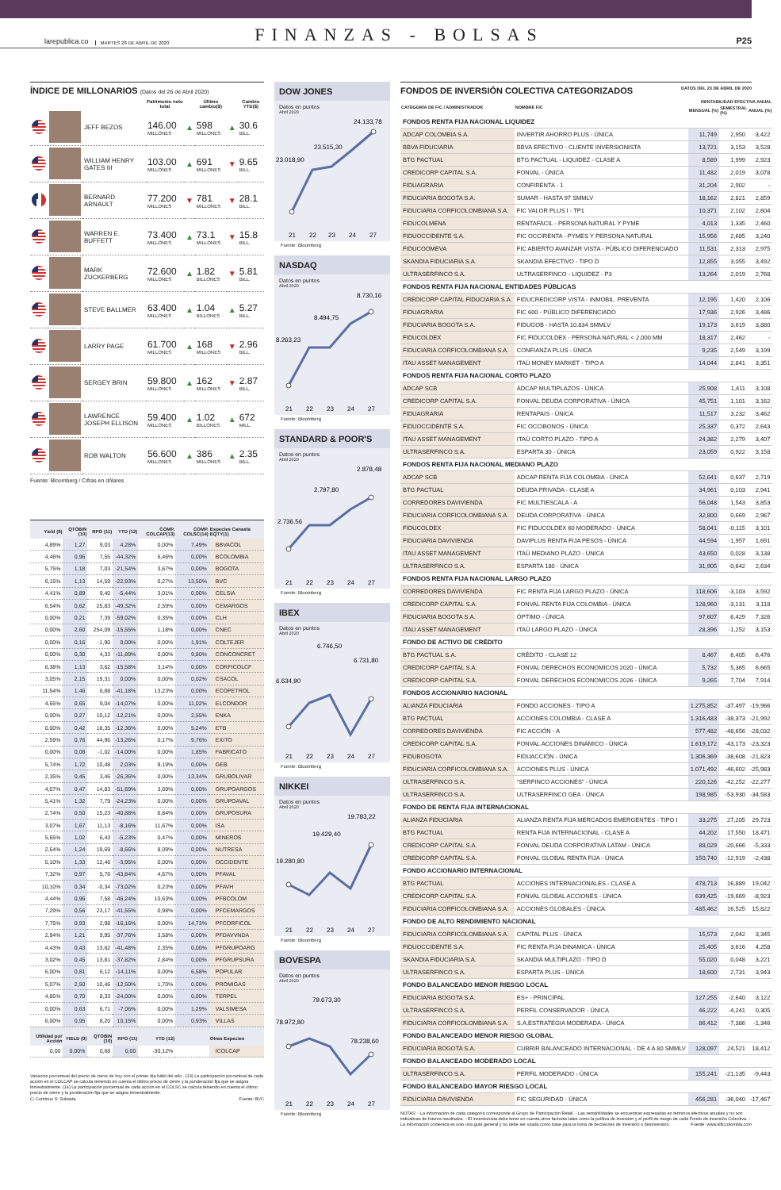larepublica.co MARTES 28 DE ABRIL DE 2020 FINANZAS - BOLSAS P25
ÍNDICE DE MILLONARIOS (Datos del 26 de Abril 2020)
| | | | Patrimonio neto total | | Último cambio($) | | Cambio YTD($) |
| --- | --- | --- | --- | --- | --- | --- | --- |
| | | JEFF BEZOS | 146.00 MILLONES | ▲ | 598 MILLONES | ▲ | 30.6 BILL. |
| | | WILLIAM HENRY GATES III | 103.00 MILLONES | ▲ | 691 MILLONES | ▼ | 9.65 BILL. |
| | | BERNARD ARNAULT | 77.200 MILLONES | ▼ | 781 MILLONES | ▼ | 28.1 BILL. |
| | | WARREN E. BUFFETT | 73.400 MILLONES | ▲ | 73.1 MILLONES | ▼ | 15.8 BILL. |
| | | MARK ZUCKERBERG | 72.600 MILLONES | ▲ | 1.82 BILLONES | ▼ | 5.81 BILL. |
| | | STEVE BALLMER | 63.400 MILLONES | ▲ | 1.04 BILLONES | ▲ | 5.27 BILL. |
| | | LARRY PAGE | 61.700 MILLONES | ▲ | 168 MILLONES | ▼ | 2.96 BILL. |
| | | SERGEY BRIN | 59.800 MILLONES | ▲ | 162 MILLONES | ▼ | 2.87 BILL. |
| | | LAWRENCE JOSEPH ELLISON | 59.400 MILLONES | ▲ | 1.02 BILLONES | ▲ | 672 MILL. |
| | | ROB WALTON | 56.600 MILLONES | ▲ | 386 MILLONES | ▲ | 2.35 BILL. |
Fuente: Bloomberg / Cifras en dólares
| Yield (9) | QTOBIN (10) | RPG (11) | YTD (12) | COMP. COLCAP(13) | COMP. COLSC(14) | Especies Canasta EQTY(1) |
| --- | --- | --- | --- | --- | --- | --- |
| 4,89% | 1,27 | 9,03 | 4,28% | 0,00% | 7,49% | BBVACOL |
| 4,46% | 0,96 | 7,55 | -44,32% | 5,46% | 0,00% | BCOLOMBIA |
| 5,75% | 1,18 | 7,03 | -21,54% | 3,67% | 0,00% | BOGOTA |
| 6,15% | 1,13 | 14,59 | -22,93% | 0,27% | 13,50% | BVC |
| 4,41% | 0,89 | 9,40 | -5,44% | 3,01% | 0,00% | CELSIA |
| 6,54% | 0,62 | 25,83 | -49,32% | 2,59% | 0,00% | CEMARGOS |
| 0,00% | 0,21 | 7,39 | -59,02% | 0,35% | 0,00% | CLH |
| 0,00% | 2,60 | 254,09 | -15,55% | 1,18% | 0,00% | CNEC |
| 0,00% | 0,16 | -1,90 | 0,00% | 0,00% | 1,91% | COLTEJER |
| 0,00% | 0,30 | 4,33 | -11,89% | 0,00% | 9,80% | CONCONCRET |
| 6,38% | 1,13 | 3,62 | -15,58% | 3,14% | 0,00% | CORFICOLCF |
| 3,05% | 2,15 | 19,31 | 0,00% | 0,00% | 0,02% | CSACOL |
| 11,54% | 1,46 | 6,88 | -41,18% | 13,23% | 0,00% | ECOPETROL |
| 4,65% | 0,65 | 9,04 | -14,07% | 0,00% | 11,02% | ELCONDOR |
| 0,00% | 0,27 | 10,12 | -12,21% | 0,00% | 2,55% | ENKA |
| 0,00% | 0,42 | 18,35 | -12,36% | 0,00% | 5,24% | ETB |
| 2,59% | 0,76 | 44,96 | -13,26% | 0,17% | 9,76% | EXITO |
| 0,00% | 0,08 | -1,02 | -14,00% | 0,00% | 1,85% | FABRICATO |
| 5,74% | 1,72 | 10,48 | 2,03% | 9,19% | 0,00% | GEB |
| 2,35% | 0,45 | 3,46 | -26,36% | 0,00% | 13,34% | GRUBOLIVAR |
| 4,07% | 0,47 | 14,83 | -51,69% | 3,69% | 0,00% | GRUPOARGOS |
| 5,41% | 1,32 | 7,79 | -24,23% | 0,00% | 0,00% | GRUPOAVAL |
| 2,74% | 0,50 | 15,23 | -40,88% | 6,84% | 0,00% | GRUPOSURA |
| 3,07% | 1,67 | 11,13 | -8,16% | 11,67% | 0,00% | ISA |
| 5,65% | 1,02 | 6,43 | -5,23% | 0,47% | 0,00% | MINEROS |
| 2,64% | 1,24 | 19,69 | -8,66% | 8,09% | 0,00% | NUTRESA |
| 5,10% | 1,33 | 12,46 | -3,95% | 0,00% | 0,00% | OCCIDENTE |
| 7,32% | 0,97 | 5,76 | -43,84% | 4,67% | 0,00% | PFAVAL |
| 10,10% | 0,34 | -0,34 | -73,02% | 0,23% | 0,00% | PFAVH |
| 4,44% | 0,96 | 7,58 | -46,24% | 10,63% | 0,00% | PFBCOLOM |
| 7,29% | 0,56 | 23,17 | -41,55% | 0,98% | 0,00% | PFCEMARGOS |
| 7,75% | 0,93 | 2,98 | -16,16% | 0,00% | 14,73% | PFCORFICOL |
| 2,94% | 1,21 | 9,95 | -37,76% | 3,58% | 0,00% | PFDAVVNDA |
| 4,43% | 0,43 | 13,62 | -41,48% | 2,35% | 0,00% | PFGRUPOARG |
| 3,02% | 0,45 | 13,81 | -37,82% | 2,84% | 0,00% | PFGRUPSURA |
| 6,00% | 0,81 | 6,12 | -14,11% | 0,00% | 6,58% | POPULAR |
| 5,07% | 2,50 | 10,46 | -12,50% | 1,70% | 0,00% | PROMIGAS |
| 4,85% | 0,70 | 8,33 | -24,00% | 0,00% | 0,00% | TERPEL |
| 0,00% | 0,63 | 6,71 | -7,06% | 0,00% | 1,29% | VALSIMESA |
| 6,00% | 0,95 | 8,20 | 10,15% | 0,00% | 0,93% | VILLAS |
| Utilidad por Acción | YIELD (9) | QTOBIN (10) | RPG (11) | YTD (12) | | Otras Especies |
| 0,00 | 0,00% | 0,68 | 0,00 | -30,12% | | ICOLCAP |
Variación porcentual del precio de cierre de hoy con el primer día hábil del año . (13) La participación porcentual de cada acción en el COLCAP se calcula teniendo en cuenta el último precio de cierre y la ponderación fija que se asigna trimestralmente. (14) La participación porcentual de cada acción en el COLSC se calcula teniendo en cuenta el último precio de cierre y la ponderación fija que se asigna trimestralmente.
C: Continuo S: Subasta Fuente: BVC
DOW JONES
Datos en puntos
Abril 2020
23.018,90
23.515,30
24.133,78
21
22
23
24
27
Fuente: Bloomberg
NASDAQ
Datos en puntos
Abril 2020
8.263,23
8.494,75
8.730,16
21
22
23
24
27
Fuente: Bloomberg
STANDARD & POOR'S
Datos en puntos
Abril 2020
2.736,56
2.797,80
2.878,48
21
22
23
24
27
Fuente: Bloomberg
IBEX
Datos en puntos
Abril 2020
6.634,90
6.746,50
6.731,80
21
22
23
24
27
Fuente: Bloomberg
NIKKEI
Datos en puntos
Abril 2020
19.280,80
19.429,40
19.783,22
21
22
23
24
27
Fuente: Bloomberg
BOVESPA
Datos en puntos
Abril 2020
78.972,80
79.673,30
78.238,60
21
22
23
24
27
Fuente: Bloomberg
FONDOS DE INVERSIÓN COLECTIVA CATEGORIZADOS DATOS DEL 23 DE ABRIL DE 2020
| CATEGORÍA DE FIC / ADMINISTRADOR | NOMBRE FIC | RENTABILIDAD EFECTIVA ANUAL | | |
| --- | --- | --- | --- | --- |
| | | MENSUAL (%) | SEMESTRAL (%) | ANUAL (%) |
| FONDOS RENTA FIJA NACIONAL LIQUIDEZ | | | | |
| ADCAP COLOMBIA S.A. | INVERTIR AHORRO PLUS - ÚNICA | 11,749 | 2,950 | 3,422 |
| BBVA FIDUCIARIA | BBVA EFECTIVO - CLIENTE INVERSIONISTA | 13,721 | 3,153 | 3,528 |
| BTG PACTUAL | BTG PACTUAL - LIQUIDEZ - CLASE A | 8,589 | 1,999 | 2,923 |
| CREDICORP CAPITAL S.A. | FONVAL - ÚNICA | 11,482 | 2,019 | 3,078 |
| FIDUAGRARIA | CONFIRENTA - 1 | 31,204 | 2,902 | - |
| FIDUCIARIA BOGOTA S.A. | SUMAR - HASTA 97 SMMLV | 18,162 | 2,821 | 2,859 |
| FIDUCIARIA CORFICOLOMBIANA S.A. | FIC VALOR PLUS I - TP1 | 10,371 | 2,102 | 2,604 |
| FIDUCOLMENA | RENTAFACIL - PERSONA NATURAL Y PYME | 4,013 | 1,335 | 2,460 |
| FIDUOCCIDENTE S.A. | FIC OCCIRENTA - PYMES Y PERSONA NATURAL | 15,956 | 2,685 | 3,240 |
| FIDUCOOMEVA | FIC ABIERTO AVANZAR VISTA - PÚBLICO DIFERENCIADO | 11,531 | 2,313 | 2,975 |
| SKANDIA FIDUCIARIA S.A. | SKANDIA EFECTIVO - TIPO D | 12,855 | 3,055 | 3,492 |
| ULTRASERFINCO S.A. | ULTRASERFINCO - LIQUIDEZ - P3 | 13,264 | 2,019 | 2,768 |
| FONDOS RENTA FIJA NACIONAL ENTIDADES PÚBLICAS | | | | |
| CREDICORP CAPITAL FIDUCIARIA S.A. | FIDUCREDICORP VISTA - INMOBIL. PREVENTA | 12,195 | 1,420 | 2,106 |
| FIDUAGRARIA | FIC 600 - PÚBLICO DIFERENCIADO | 17,936 | 2,926 | 3,486 |
| FIDUCIARIA BOGOTA S.A. | FIDUGOB - HASTA 10.834 SMMLV | 19,173 | 3,619 | 3,880 |
| FIDUCOLDEX | FIC FIDUCOLDEX - PERSONA NATURAL < 2,000 MM | 18,317 | 2,462 | - |
| FIDUCIARIA CORFICOLOMBIANA S.A. | CONFIANZA PLUS - ÚNICA | 9,235 | 2,549 | 3,199 |
| ITAU ASSET MANAGEMENT | ITAÚ MONEY MARKET - TIPO A | 14,044 | 2,841 | 3,351 |
| FONDOS RENTA FIJA NACIONAL CORTO PLAZO | | | | |
| ADCAP SCB | ADCAP MULTIPLAZOS - ÚNICA | 25,908 | 1,411 | 3,108 |
| CREDICORP CAPITAL S.A. | FONVAL DEUDA CORPORATIVA - ÚNICA | 45,751 | 1,101 | 3,162 |
| FIDUAGRARIA | RENTAPAIS - ÚNICA | 11,517 | 3,232 | 3,462 |
| FIDUOCCIDENTE S.A. | FIC OCCIBONOS - ÚNICA | 25,337 | 0,372 | 2,643 |
| ITAU ASSET MANAGEMENT | ITAÚ CORTO PLAZO - TIPO A | 24,382 | 2,279 | 3,407 |
| ULTRASERFINCO S.A. | ESPARTA 30 - ÚNICA | 23,059 | 0,922 | 3,158 |
| FONDOS RENTA FIJA NACIONAL MEDIANO PLAZO | | | | |
| ADCAP SCB | ADCAP RENTA FIJA COLOMBIA - ÚNICA | 52,641 | 0,637 | 2,719 |
| BTG PACTUAL | DEUDA PRIVADA - CLASE A | 34,961 | 0,103 | 2,941 |
| CORREDORES DAVIVIENDA | FIC MULTIESCALA - A | 56,048 | 1,543 | 3,853 |
| FIDUCIARIA CORFICOLOMBIANA S.A. | DEUDA CORPORATIVA - ÚNICA | 32,800 | 0,669 | 2,967 |
| FIDUCOLDEX | FIC FIDUCOLDEX 60 MODERADO - ÚNICA | 58,041 | -0,115 | 3,101 |
| FIDUCIARIA DAVIVIENDA | DAVIPLUS RENTA FIJA PESOS - ÚNICA | 44,594 | -1,957 | 1,691 |
| ITAU ASSET MANAGEMENT | ITAÚ MEDIANO PLAZO - ÚNICA | 43,650 | 0,028 | 3,138 |
| ULTRASERFINCO S.A. | ESPARTA 180 - ÚNICA | 31,905 | -0,642 | 2,634 |
| FONDOS RENTA FIJA NACIONAL LARGO PLAZO | | | | |
| CORREDORES DAVIVIENDA | FIC RENTA FIJA LARGO PLAZO - ÚNICA | 118,606 | -3,103 | 3,592 |
| CREDICORP CAPITAL S.A. | FONVAL RENTA FIJA COLOMBIA - ÚNICA | 128,960 | -3,131 | 3,118 |
| FIDUCIARIA BOGOTA S.A. | ÓPTIMO - ÚNICA | 97,607 | 6,429 | 7,326 |
| ITAU ASSET MANAGEMENT | ITAÚ LARGO PLAZO - ÚNICA | 28,396 | -1,252 | 3,153 |
| FONDO DE ACTIVO DE CRÉDITO | | | | |
| BTG PACTUAL S.A. | CRÉDITO - CLASE 12 | 8,467 | 6,405 | 6,476 |
| CREDICORP CAPITAL S.A. | FONVAL DERECHOS ECONOMICOS 2020 - ÚNICA | 5,732 | 5,365 | 6,665 |
| CREDICORP CAPITAL S.A. | FONVAL DERECHOS ECONOMICOS 2026 - ÚNICA | 9,265 | 7,704 | 7,914 |
| FONDOS ACCIONARIO NACIONAL | | | | |
| ALIANZA FIDUCIARIA | FONDO ACCIONES - TIPO A | 1.275,852 | -37,497 | -19,966 |
| BTG PACTUAL | ACCIONES COLOMBIA - CLASE A | 1.316,483 | -38,373 | -21,992 |
| CORREDORES DAVIVIENDA | FIC ACCIÓN - A | 577,482 | -48,656 | -28,032 |
| CREDICORP CAPITAL S.A. | FONVAL ACCIONES DINAMICO - ÚNICA | 1.619,172 | -43,173 | -23,323 |
| FIDUBOGOTA | FIDUACCIÓN - ÚNICA | 1.306,369 | -38,608 | -21,823 |
| FIDUCIARIA CORFICOLOMBIANA S.A. | ACCIONES PLUS - ÚNICA | 1.071,492 | -46,602 | -25,983 |
| ULTRASERFINCO S.A. | “SERFINCO ACCIONES” - ÚNICA | 220,126 | -42,252 | -22,277 |
| ULTRASERFINCO S.A. | ULTRASERFINCO GEA - ÚNICA | 198,985 | -53,930 | -34,583 |
| FONDO DE RENTA FIJA INTERNACIONAL | | | | |
| ALIANZA FIDUCIARIA | ALIANZA RENTA FIJA MERCADOS EMERGENTES - TIPO I | 33,275 | 27,205 | 29,723 |
| BTG PACTUAL | RENTA FIJA INTERNACIONAL - CLASE A | 44,202 | 17,550 | 18,471 |
| CREDICORP CAPITAL S.A. | FONVAL DEUDA CORPORATIVA LATAM - ÚNICA | 88,029 | -20,666 | -5,333 |
| CREDICORP CAPITAL S.A. | FONVAL GLOBAL RENTA FIJA - ÚNICA | 150,740 | -12,919 | -2,438 |
| FONDO ACCIONARIO INTERNACIONAL | | | | |
| BTG PACTUAL | ACCIONES INTERNACIONALES - CLASE A | 478,713 | 16,889 | 19,042 |
| CREDICORP CAPITAL S.A. | FONVAL GLOBAL ACCIONES - ÚNICA | 639,425 | -19,669 | -8,923 |
| FIDUCIARIA CORFICOLOMBIANA S.A. | ACCIONES GLOBALES - ÚNICA | 485,462 | 16,525 | 15,822 |
| FONDO DE ALTO RENDIMIENTO NACIONAL | | | | |
| FIDUCIARIA CORFICOLOMBIANA S.A. | CAPITAL PLUS - ÚNICA | 15,573 | 2,042 | 3,345 |
| FIDUOCCIDENTE S.A. | FIC RENTA FIJA DINAMICA - ÚNICA | 25,405 | 3,616 | 4,258 |
| SKANDIA FIDUCIARIA S.A. | SKANDIA MULTIPLAZO - TIPO D | 55,020 | 0,048 | 3,221 |
| ULTRASERFINCO S.A. | ESPARTA PLUS - ÚNICA | 18,600 | 2,731 | 3,943 |
| FONDO BALANCEADO MENOR RIESGO LOCAL | | | | |
| FIDUCIARIA BOGOTA S.A. | ES+ - PRINCIPAL | 127,255 | -2,640 | 3,122 |
| ULTRASERFINCO S.A. | PERFIL CONSERVADOR - ÚNICA | 46,222 | -4,241 | 0,305 |
| FIDUCIARIA CORFICOLOMBIANA S.A. | S.A.ESTRATEGIA MODERADA - ÚNICA | 86,412 | -7,386 | -1,346 |
| FONDO BALANCEADO MENOR RIESGO GLOBAL | | | | |
| FIDUCIARIA BOGOTA S.A. | CUBRIR BALANCEADO INTERNACIONAL - DE 4 A 80 SMMLV | 128,097 | 24,521 | 18,412 |
| FONDO BALANCEADO MODERADO LOCAL | | | | |
| ULTRASERFINCO S.A. | PERFIL MODERADO - ÚNICA | 155,241 | -21,135 | -9,443 |
| FONDO BALANCEADO MAYOR RIESGO LOCAL | | | | |
| FIDUCIARIA DAVIVIENDA | FIC SEGURIDAD - ÚNICA | 456,281 | -36,040 | -17,467 |
NOTAS: - La información de cada categoría corresponde al Grupo de Participación Retail. - Las rentabilidades se encuentran expresadas en términos efectivos anuales y no son indicativas de futuros resultados. - El inversionista debe tener en cuenta otros factores tales como la política de inversión y el perfil de riesgo de cada Fondo de Inversión Colectiva. - La información contenida es solo una guía general y no debe ser usada como base para la toma de decisiones de inversión o desinversión. Fuente: www.sificcolombia.com